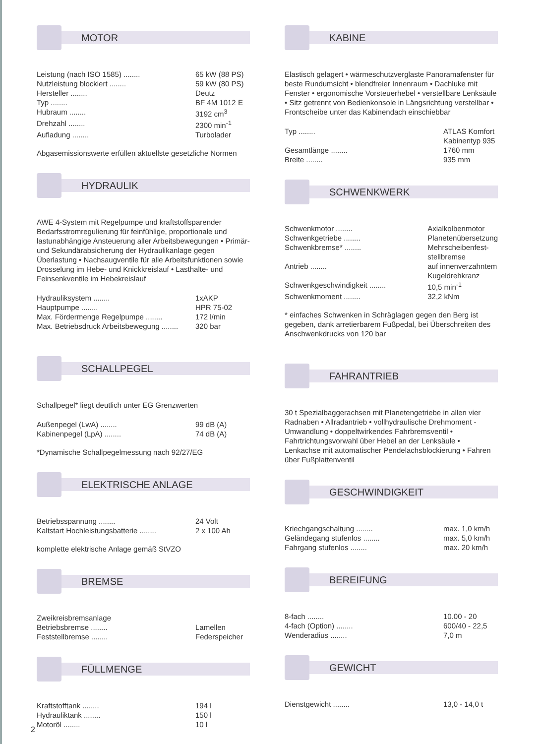MOTOR
| Leistung (nach ISO 1585) ........ | 65 kW (88 PS) |
| Nutzleistung blockiert ........ | 59 kW (80 PS) |
| Hersteller ........ | Deutz |
| Typ ........ | BF 4M 1012 E |
| Hubraum ........ | 3192 cm<sup>3</sup> |
| Drehzahl ........ | 2300 min<sup>-1</sup> |
| Aufladung ........ | Turbolader |
Abgasemissionswerte erfüllen aktuellste gesetzliche Normen
HYDRAULIK
AWE 4-System mit Regelpumpe und kraftstoffsparender Bedarfsstromregulierung für feinfühlige, proportionale und lastunabhängige Ansteuerung aller Arbeitsbewegungen • Primär- und Sekundärabsicherung der Hydraulikanlage gegen Überlastung • Nachsaugventile für alle Arbeitsfunktionen sowie Drosselung im Hebe- und Knickkreislauf • Lasthalte- und Feinsenkventile im Hebekreislauf
| Hydrauliksystem ........ | 1xAKP |
| Hauptpumpe ........ | HPR 75-02 |
| Max. Fördermenge Regelpumpe ........ | 172 l/min |
| Max. Betriebsdruck Arbeitsbewegung ........ | 320 bar |
SCHALLPEGEL
Schallpegel* liegt deutlich unter EG Grenzwerten
| Außenpegel (LwA) ........ | 99 dB (A) |
| Kabinenpegel (LpA) ........ | 74 dB (A) |
*Dynamische Schallpegelmessung nach 92/27/EG
ELEKTRISCHE ANLAGE
| Betriebsspannung ........ | 24 Volt |
| Kaltstart Hochleistungsbatterie ........ | 2 x 100 Ah |
komplette elektrische Anlage gemäß StVZO
BREMSE
Zweikreisbremsanlage
| Betriebsbremse ........ | Lamellen |
| Feststellbremse ........ | Federspeicher |
FÜLLMENGE
| Kraftstofftank ........ | 194 l |
| Hydrauliktank ........ | 150 l |
| Motoröl ........ | 10 l |
KABINE
Elastisch gelagert • wärmeschutzverglaste Panoramafenster für beste Rundumsicht • blendfreier Innenraum • Dachluke mit Fenster • ergonomische Vorsteuerhebel • verstellbare Lenksäule • Sitz getrennt von Bedienkonsole in Längsrichtung verstellbar • Frontscheibe unter das Kabinendach einschiebbar
| Typ ........ | ATLAS Komfort Kabinentyp 935 |
| Gesamtlänge ........ | 1760 mm |
| Breite ........ | 935 mm |
SCHWENKWERK
| Schwenkmotor ........ | Axialkolbenmotor |
| Schwenkgetriebe ........ | Planetenübersetzung |
| Schwenkbremse* ........ | Mehrscheibenfest- stellbremse |
| Antrieb ........ | auf innenverzahntem Kugeldrehkranz |
| Schwenkgeschwindigkeit ........ | 10,5 min<sup>-1</sup> |
| Schwenkmoment ........ | 32,2 kNm |
* einfaches Schwenken in Schräglagen gegen den Berg ist gegeben, dank arretierbarem Fußpedal, bei Überschreiten des Anschwenkdrucks von 120 bar
FAHRANTRIEB
30 t Spezialbaggerachsen mit Planetengetriebe in allen vier Radnaben • Allradantrieb • vollhydraulische Drehmoment - Umwandlung • doppeltwirkendes Fahrbremsventil • Fahrtrichtungsvorwahl über Hebel an der Lenksäule • Lenkachse mit automatischer Pendelachsblockierung • Fahren über Fußplattenventil
GESCHWINDIGKEIT
| Kriechgangschaltung ........ | max. 1,0 km/h |
| Geländegang stufenlos ........ | max. 5,0 km/h |
| Fahrgang stufenlos ........ | max. 20 km/h |
BEREIFUNG
| 8-fach ........ | 10.00 - 20 |
| 4-fach (Option) ........ | 600/40 - 22,5 |
| Wenderadius ........ | 7,0 m |
GEWICHT
| Dienstgewicht ........ | 13,0 - 14,0 t |
2